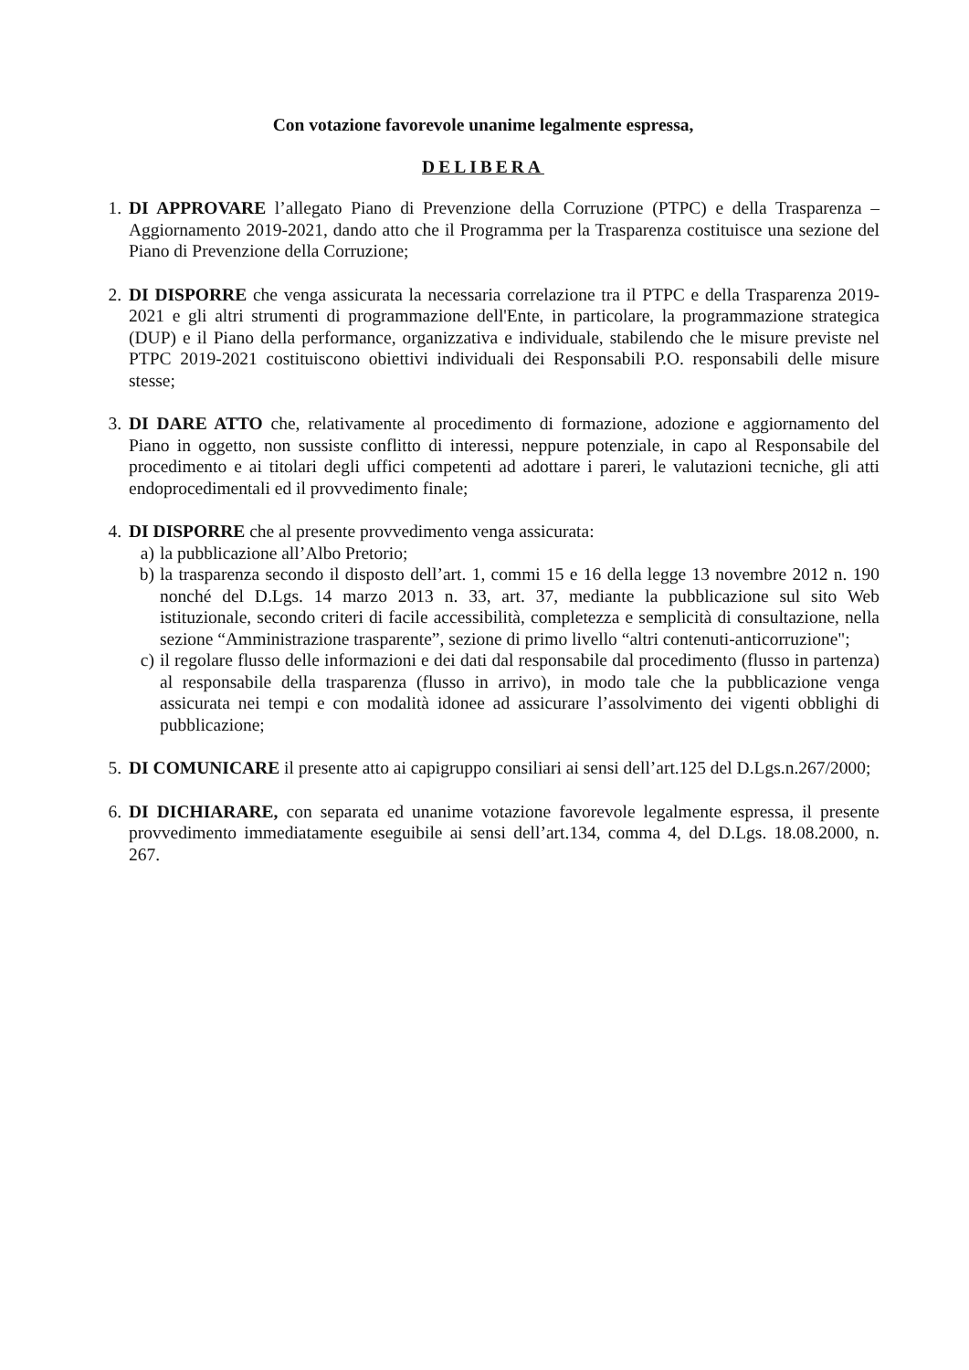Con votazione favorevole unanime legalmente espressa,
DELIBERA
1. DI APPROVARE l’allegato Piano di Prevenzione della Corruzione (PTPC) e della Trasparenza – Aggiornamento 2019-2021, dando atto che il Programma per la Trasparenza costituisce una sezione del Piano di Prevenzione della Corruzione;
2. DI DISPORRE che venga assicurata la necessaria correlazione tra il PTPC e della Trasparenza 2019-2021 e gli altri strumenti di programmazione dell'Ente, in particolare, la programmazione strategica (DUP) e il Piano della performance, organizzativa e individuale, stabilendo che le misure previste nel PTPC 2019-2021 costituiscono obiettivi individuali dei Responsabili P.O. responsabili delle misure stesse;
3. DI DARE ATTO che, relativamente al procedimento di formazione, adozione e aggiornamento del Piano in oggetto, non sussiste conflitto di interessi, neppure potenziale, in capo al Responsabile del procedimento e ai titolari degli uffici competenti ad adottare i pareri, le valutazioni tecniche, gli atti endoprocedimentali ed il provvedimento finale;
4. DI DISPORRE che al presente provvedimento venga assicurata:
a) la pubblicazione all’Albo Pretorio;
b) la trasparenza secondo il disposto dell’art. 1, commi 15 e 16 della legge 13 novembre 2012 n. 190 nonché del D.Lgs. 14 marzo 2013 n. 33, art. 37, mediante la pubblicazione sul sito Web istituzionale, secondo criteri di facile accessibilità, completezza e semplicità di consultazione, nella sezione “Amministrazione trasparente”, sezione di primo livello “altri contenuti-anticorruzione";
c) il regolare flusso delle informazioni e dei dati dal responsabile dal procedimento (flusso in partenza) al responsabile della trasparenza (flusso in arrivo), in modo tale che la pubblicazione venga assicurata nei tempi e con modalità idonee ad assicurare l’assolvimento dei vigenti obblighi di pubblicazione;
5. DI COMUNICARE il presente atto ai capigruppo consiliari ai sensi dell’art.125 del D.Lgs.n.267/2000;
6. DI DICHIARARE, con separata ed unanime votazione favorevole legalmente espressa, il presente provvedimento immediatamente eseguibile ai sensi dell’art.134, comma 4, del D.Lgs. 18.08.2000, n. 267.